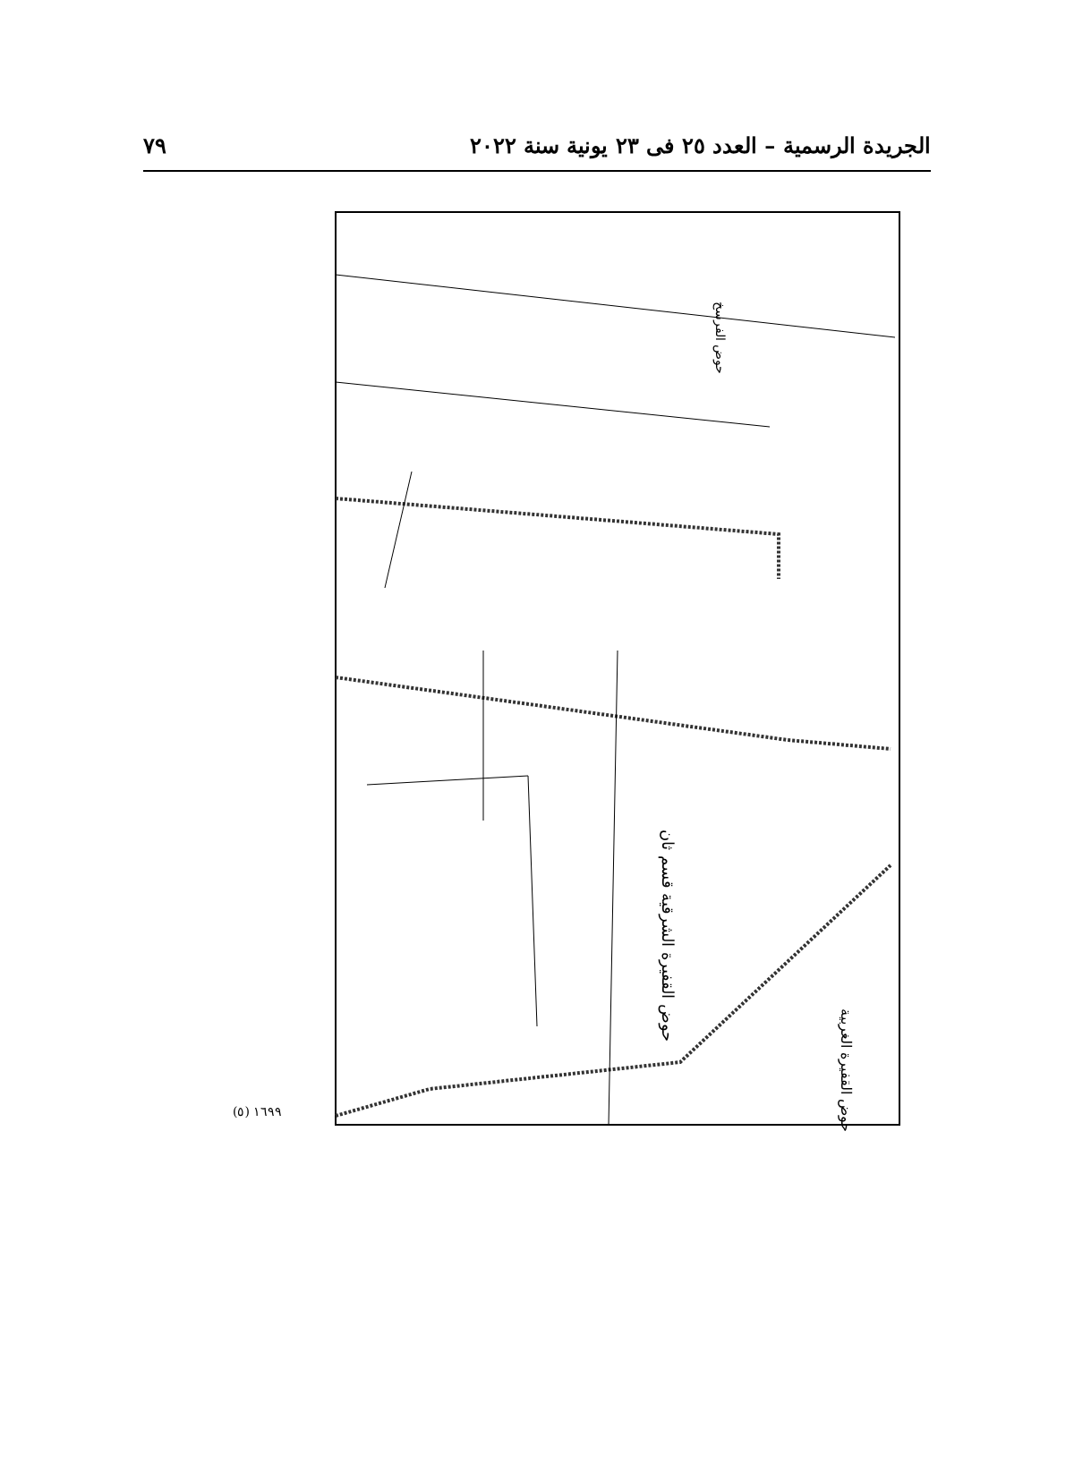الجريدة الرسمية – العدد ٢٥ فى ٢٣ يونية سنة ٢٠٢٢ ٧٩
حوض الفرسخ
حوض القفيرة الشرقية قسم ثان
حوض القفيرة الغربية
(٥) ١٦٩٩